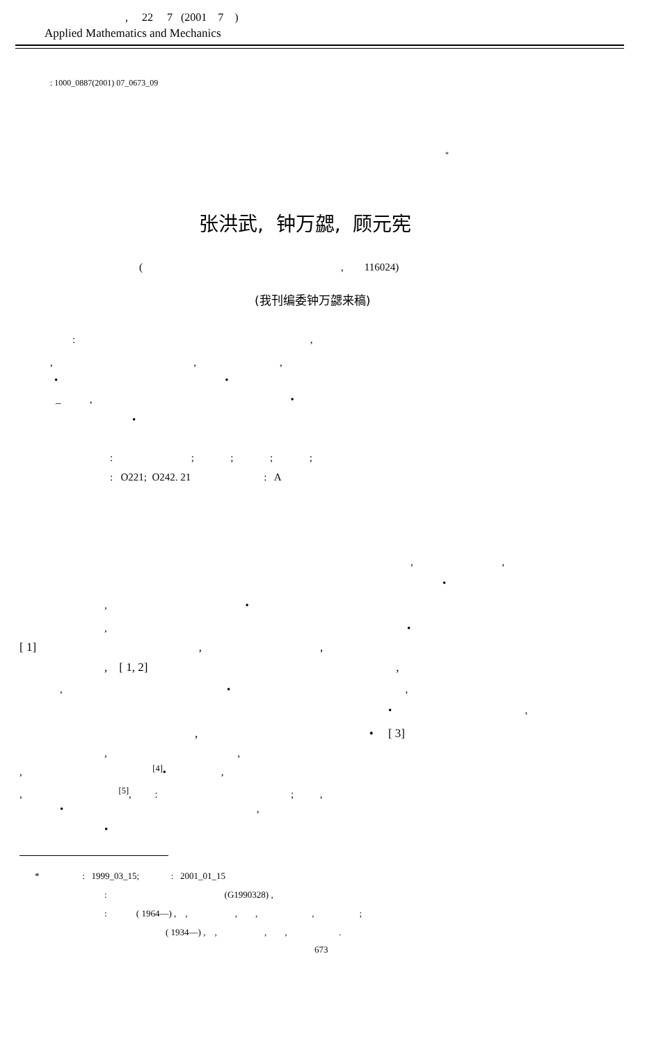, 22 7 (2001 7 )
Applied Mathematics and Mechanics
: 1000_0887(2001) 07_0673_09
*
张洪武, 钟万勰, 顾元宪
( , 116024)
(我刊编委钟万勰来稿)
: ,
, , ,
• •
_ , •
•
: ; ; ; ;
: O221; O242. 21 : A
, ,
•
, •
, •
[ 1] , ,
, [ 1, 2] ,
, • ,
• ,
, • [ 3]
, ,
, <sup>[4]</sup>• ,
, <sup>[5]</sup>, : ; ,
• ,
•
* : 1999_03_15; : 2001_01_15
: (G1990328) ,
: ( 1964—) , , , , , ;
( 1934—) , , , , .
673